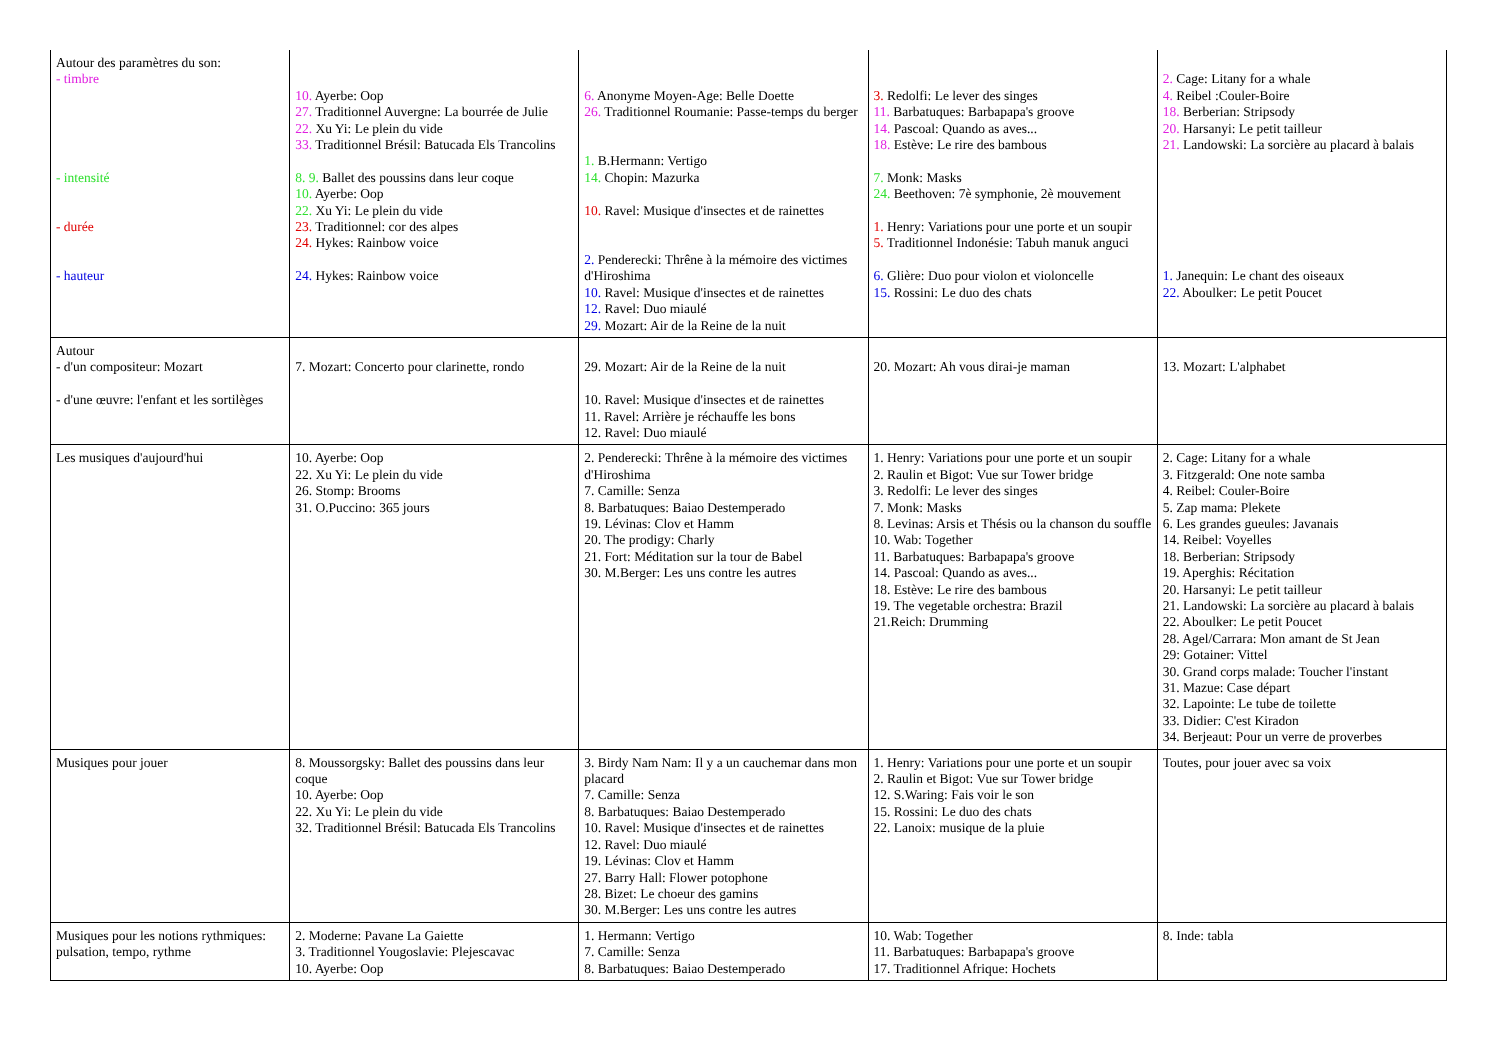| Autour des paramètres du son: - timbre - intensité - durée - hauteur | 10. Ayerbe: Oop 27. Traditionnel Auvergne: La bourrée de Julie 22. Xu Yi: Le plein du vide 33. Traditionnel Brésil: Batucada Els Trancolins 8. 9. Ballet des poussins dans leur coque 10. Ayerbe: Oop 22. Xu Yi: Le plein du vide 23. Traditionnel: cor des alpes 24. Hykes: Rainbow voice 24. Hykes: Rainbow voice | 6. Anonyme Moyen-Age: Belle Doette 26. Traditionnel Roumanie: Passe-temps du berger 1. B.Hermann: Vertigo 14. Chopin: Mazurka 10. Ravel: Musique d'insectes et de rainettes 2. Penderecki: Thrêne à la mémoire des victimes d'Hiroshima 10. Ravel: Musique d'insectes et de rainettes 12. Ravel: Duo miaulé 29. Mozart: Air de la Reine de la nuit | 3. Redolfi: Le lever des singes 11. Barbatuques: Barbapapa's groove 14. Pascoal: Quando as aves... 18. Estève: Le rire des bambous 7. Monk: Masks 24. Beethoven: 7è symphonie, 2è mouvement 1. Henry: Variations pour une porte et un soupir 5. Traditionnel Indonésie: Tabuh manuk anguci 6. Glière: Duo pour violon et violoncelle 15. Rossini: Le duo des chats | 2. Cage: Litany for a whale 4. Reibel :Couler-Boire 18. Berberian: Stripsody 20. Harsanyi: Le petit tailleur 21. Landowski: La sorcière au placard à balais 1. Janequin: Le chant des oiseaux 22. Aboulker: Le petit Poucet |
| Autour - d'un compositeur: Mozart - d'une œuvre: l'enfant et les sortilèges | 7. Mozart: Concerto pour clarinette, rondo | 29. Mozart: Air de la Reine de la nuit 10. Ravel: Musique d'insectes et de rainettes 11. Ravel: Arrière je réchauffe les bons 12. Ravel: Duo miaulé | 20. Mozart: Ah vous dirai-je maman | 13. Mozart: L'alphabet |
| Les musiques d'aujourd'hui | 10. Ayerbe: Oop 22. Xu Yi: Le plein du vide 26. Stomp: Brooms 31. O.Puccino: 365 jours | 2. Penderecki: Thrêne à la mémoire des victimes d'Hiroshima 7. Camille: Senza 8. Barbatuques: Baiao Destemperado 19. Lévinas: Clov et Hamm 20. The prodigy: Charly 21. Fort: Méditation sur la tour de Babel 30. M.Berger: Les uns contre les autres | 1. Henry: Variations pour une porte et un soupir 2. Raulin et Bigot: Vue sur Tower bridge 3. Redolfi: Le lever des singes 7. Monk: Masks 8. Levinas: Arsis et Thésis ou la chanson du souffle 10. Wab: Together 11. Barbatuques: Barbapapa's groove 14. Pascoal: Quando as aves... 18. Estève: Le rire des bambous 19. The vegetable orchestra: Brazil 21.Reich: Drumming | 2. Cage: Litany for a whale 3. Fitzgerald: One note samba 4. Reibel: Couler-Boire 5. Zap mama: Plekete 6. Les grandes gueules: Javanais 14. Reibel: Voyelles 18. Berberian: Stripsody 19. Aperghis: Récitation 20. Harsanyi: Le petit tailleur 21. Landowski: La sorcière au placard à balais 22. Aboulker: Le petit Poucet 28. Agel/Carrara: Mon amant de St Jean 29: Gotainer: Vittel 30. Grand corps malade: Toucher l'instant 31. Mazue: Case départ 32. Lapointe: Le tube de toilette 33. Didier: C'est Kiradon 34. Berjeaut: Pour un verre de proverbes |
| Musiques pour jouer | 8. Moussorgsky: Ballet des poussins dans leur coque 10. Ayerbe: Oop 22. Xu Yi: Le plein du vide 32. Traditionnel Brésil: Batucada Els Trancolins | 3. Birdy Nam Nam: Il y a un cauchemar dans mon placard 7. Camille: Senza 8. Barbatuques: Baiao Destemperado 10. Ravel: Musique d'insectes et de rainettes 12. Ravel: Duo miaulé 19. Lévinas: Clov et Hamm 27. Barry Hall: Flower potophone 28. Bizet: Le choeur des gamins 30. M.Berger: Les uns contre les autres | 1. Henry: Variations pour une porte et un soupir 2. Raulin et Bigot: Vue sur Tower bridge 12. S.Waring: Fais voir le son 15. Rossini: Le duo des chats 22. Lanoix: musique de la pluie | Toutes, pour jouer avec sa voix |
| Musiques pour les notions rythmiques: pulsation, tempo, rythme | 2. Moderne: Pavane La Gaiette 3. Traditionnel Yougoslavie: Plejescavac 10. Ayerbe: Oop | 1. Hermann: Vertigo 7. Camille: Senza 8. Barbatuques: Baiao Destemperado | 10. Wab: Together 11. Barbatuques: Barbapapa's groove 17. Traditionnel Afrique: Hochets | 8. Inde: tabla |